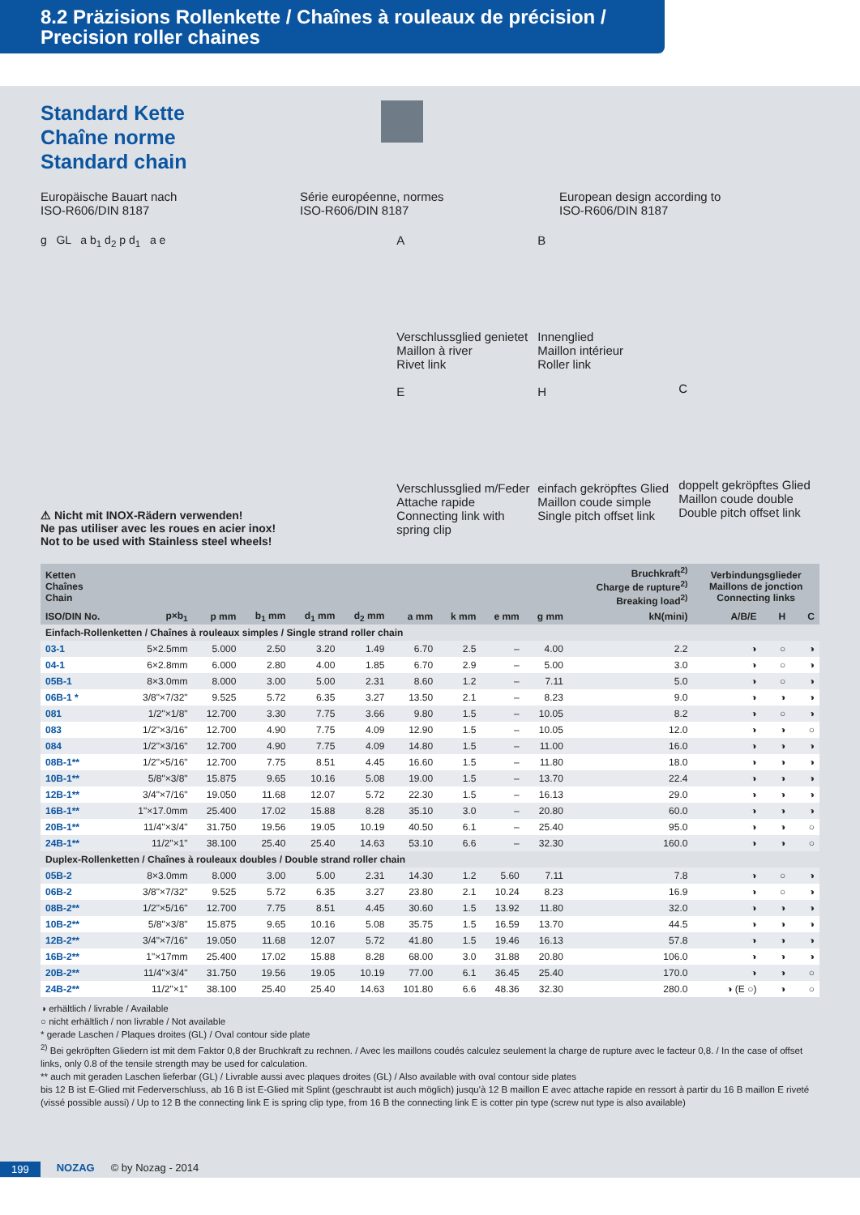8.2 Präzisions Rollenkette / Chaînes à rouleaux de précision /
Precision roller chaines
Standard Kette
Chaîne norme
Standard chain
Europäische Bauart nach
ISO-R606/DIN 8187
Série européenne, normes
ISO-R606/DIN 8187
European design according to
ISO-R606/DIN 8187
g GL a b<sub>1</sub> d<sub>2</sub> p d<sub>1</sub> a e A
Verschlussglied genietet
Maillon à river
Rivet link
E
Verschlussglied m/Feder
Attache rapide
Connecting link with spring clip
B
Innenglied
Maillon intérieur
Roller link
H
einfach gekröpftes Glied
Maillon coude simple
Single pitch offset link
C
doppelt gekröpftes Glied
Maillon coude double
Double pitch offset link
⚠ Nicht mit INOX-Rädern verwenden!
Ne pas utiliser avec les roues en acier inox!
Not to be used with Stainless steel wheels!
| Ketten Chaînes Chain | | | | | | | | | | Bruchkraft<sup>2)</sup> Charge de rupture<sup>2)</sup> Breaking load<sup>2)</sup> | Verbindungsglieder Maillons de jonction Connecting links | | |
| --- | --- | --- | --- | --- | --- | --- | --- | --- | --- | --- | --- | --- | --- |
| ISO/DIN No. | p×b<sub>1</sub> | p mm | b<sub>1</sub> mm | d<sub>1</sub> mm | d<sub>2</sub> mm | a mm | k mm | e mm | g mm | kN(mini) | A/B/E | H | C |
| Einfach-Rollenketten / Chaînes à rouleaux simples / Single strand roller chain | | | | | | | | | | | | | |
| 03-1 | 5×2.5mm | 5.000 | 2.50 | 3.20 | 1.49 | 6.70 | 2.5 | – | 4.00 | 2.2 | ◑ | ○ | ◑ |
| 04-1 | 6×2.8mm | 6.000 | 2.80 | 4.00 | 1.85 | 6.70 | 2.9 | – | 5.00 | 3.0 | ◑ | ○ | ◑ |
| 05B-1 | 8×3.0mm | 8.000 | 3.00 | 5.00 | 2.31 | 8.60 | 1.2 | – | 7.11 | 5.0 | ◑ | ○ | ◑ |
| 06B-1 * | 3/8"×7/32" | 9.525 | 5.72 | 6.35 | 3.27 | 13.50 | 2.1 | – | 8.23 | 9.0 | ◑ | ◑ | ◑ |
| 081 | 1/2"×1/8" | 12.700 | 3.30 | 7.75 | 3.66 | 9.80 | 1.5 | – | 10.05 | 8.2 | ◑ | ○ | ◑ |
| 083 | 1/2"×3/16" | 12.700 | 4.90 | 7.75 | 4.09 | 12.90 | 1.5 | – | 10.05 | 12.0 | ◑ | ◑ | ○ |
| 084 | 1/2"×3/16" | 12.700 | 4.90 | 7.75 | 4.09 | 14.80 | 1.5 | – | 11.00 | 16.0 | ◑ | ◑ | ◑ |
| 08B-1** | 1/2"×5/16" | 12.700 | 7.75 | 8.51 | 4.45 | 16.60 | 1.5 | – | 11.80 | 18.0 | ◑ | ◑ | ◑ |
| 10B-1** | 5/8"×3/8" | 15.875 | 9.65 | 10.16 | 5.08 | 19.00 | 1.5 | – | 13.70 | 22.4 | ◑ | ◑ | ◑ |
| 12B-1** | 3/4"×7/16" | 19.050 | 11.68 | 12.07 | 5.72 | 22.30 | 1.5 | – | 16.13 | 29.0 | ◑ | ◑ | ◑ |
| 16B-1** | 1"×17.0mm | 25.400 | 17.02 | 15.88 | 8.28 | 35.10 | 3.0 | – | 20.80 | 60.0 | ◑ | ◑ | ◑ |
| 20B-1** | 11/4"×3/4" | 31.750 | 19.56 | 19.05 | 10.19 | 40.50 | 6.1 | – | 25.40 | 95.0 | ◑ | ◑ | ○ |
| 24B-1** | 11/2"×1" | 38.100 | 25.40 | 25.40 | 14.63 | 53.10 | 6.6 | – | 32.30 | 160.0 | ◑ | ◑ | ○ |
| Duplex-Rollenketten / Chaînes à rouleaux doubles / Double strand roller chain | | | | | | | | | | | | | |
| 05B-2 | 8×3.0mm | 8.000 | 3.00 | 5.00 | 2.31 | 14.30 | 1.2 | 5.60 | 7.11 | 7.8 | ◑ | ○ | ◑ |
| 06B-2 | 3/8"×7/32" | 9.525 | 5.72 | 6.35 | 3.27 | 23.80 | 2.1 | 10.24 | 8.23 | 16.9 | ◑ | ○ | ◑ |
| 08B-2** | 1/2"×5/16" | 12.700 | 7.75 | 8.51 | 4.45 | 30.60 | 1.5 | 13.92 | 11.80 | 32.0 | ◑ | ◑ | ◑ |
| 10B-2** | 5/8"×3/8" | 15.875 | 9.65 | 10.16 | 5.08 | 35.75 | 1.5 | 16.59 | 13.70 | 44.5 | ◑ | ◑ | ◑ |
| 12B-2** | 3/4"×7/16" | 19.050 | 11.68 | 12.07 | 5.72 | 41.80 | 1.5 | 19.46 | 16.13 | 57.8 | ◑ | ◑ | ◑ |
| 16B-2** | 1"×17mm | 25.400 | 17.02 | 15.88 | 8.28 | 68.00 | 3.0 | 31.88 | 20.80 | 106.0 | ◑ | ◑ | ◑ |
| 20B-2** | 11/4"×3/4" | 31.750 | 19.56 | 19.05 | 10.19 | 77.00 | 6.1 | 36.45 | 25.40 | 170.0 | ◑ | ◑ | ○ |
| 24B-2** | 11/2"×1" | 38.100 | 25.40 | 25.40 | 14.63 | 101.80 | 6.6 | 48.36 | 32.30 | 280.0 | ◑ (E ○) | ◑ | ○ |
◑ erhältlich / livrable / Available
○ nicht erhältlich / non livrable / Not available
* gerade Laschen / Plaques droites (GL) / Oval contour side plate
<sup>2)</sup> Bei gekröpften Gliedern ist mit dem Faktor 0,8 der Bruchkraft zu rechnen. / Avec les maillons coudés calculez seulement la charge de rupture avec le facteur 0,8. / In the case of offset links, only 0.8 of the tensile strength may be used for calculation.
** auch mit geraden Laschen lieferbar (GL) / Livrable aussi avec plaques droites (GL) / Also available with oval contour side plates
bis 12 B ist E-Glied mit Federverschluss, ab 16 B ist E-Glied mit Splint (geschraubt ist auch möglich) jusqu'à 12 B maillon E avec attache rapide en ressort à partir du 16 B maillon E riveté (vissé possible aussi) / Up to 12 B the connecting link E is spring clip type, from 16 B the connecting link E is cotter pin type (screw nut type is also available)
199 NOZAG © by Nozag - 2014